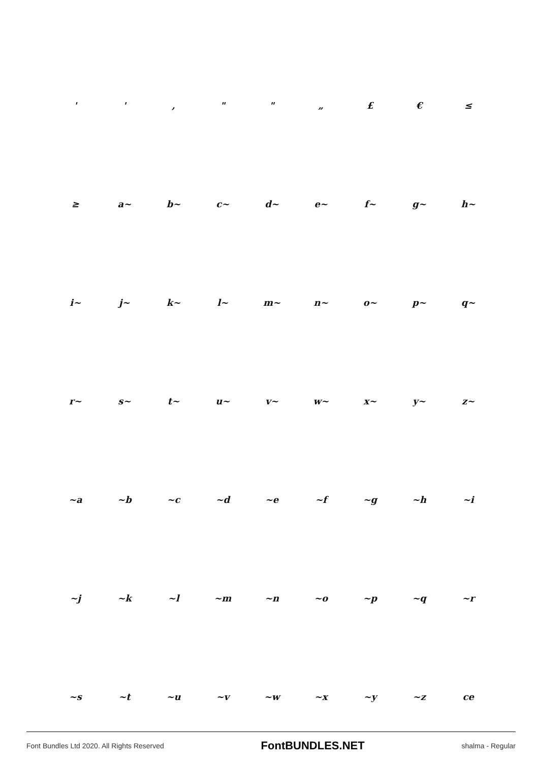| ' | ' | , | " | " | „ | £ | € | ≤ |
| ≥ | a~ | b~ | c~ | d~ | e~ | f~ | g~ | h~ |
| i~ | j~ | k~ | l~ | m~ | n~ | o~ | p~ | q~ |
| r~ | s~ | t~ | u~ | v~ | w~ | x~ | y~ | z~ |
| ~a | ~b | ~c | ~d | ~e | ~f | ~g | ~h | ~i |
| ~j | ~k | ~l | ~m | ~n | ~o | ~p | ~q | ~r |
| ~s | ~t | ~u | ~v | ~w | ~x | ~y | ~z | ce |
Font Bundles Ltd 2020. All Rights Reserved FontBUNDLES.NET shalma - Regular